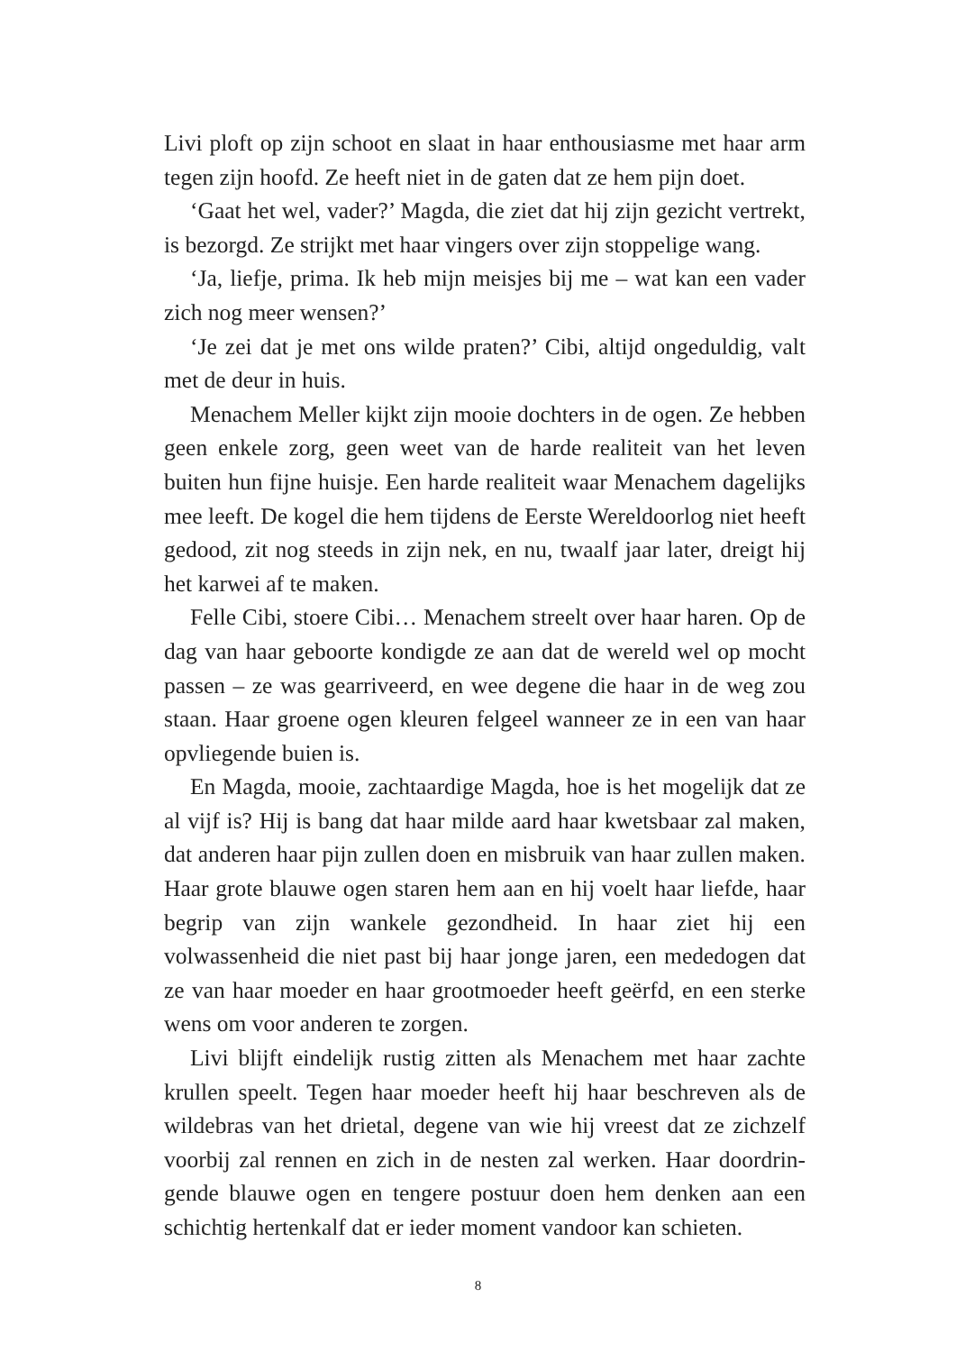Livi ploft op zijn schoot en slaat in haar enthousiasme met haar arm tegen zijn hoofd. Ze heeft niet in de gaten dat ze hem pijn doet.
‘Gaat het wel, vader?’ Magda, die ziet dat hij zijn gezicht vertrekt, is bezorgd. Ze strijkt met haar vingers over zijn stoppelige wang.
‘Ja, liefje, prima. Ik heb mijn meisjes bij me – wat kan een vader zich nog meer wensen?’
‘Je zei dat je met ons wilde praten?’ Cibi, altijd ongeduldig, valt met de deur in huis.
Menachem Meller kijkt zijn mooie dochters in de ogen. Ze heb­ben geen enkele zorg, geen weet van de harde realiteit van het leven buiten hun fijne huisje. Een harde realiteit waar Menachem dage­lijks mee leeft. De kogel die hem tijdens de Eerste Wereldoorlog niet heeft gedood, zit nog steeds in zijn nek, en nu, twaalf jaar later, dreigt hij het karwei af te maken.
Felle Cibi, stoere Cibi… Menachem streelt over haar haren. Op de dag van haar geboorte kondigde ze aan dat de wereld wel op mocht passen – ze was gearriveerd, en wee degene die haar in de weg zou staan. Haar groene ogen kleuren felgeel wanneer ze in een van haar opvliegende buien is.
En Magda, mooie, zachtaardige Magda, hoe is het mogelijk dat ze al vijf is? Hij is bang dat haar milde aard haar kwetsbaar zal ma­ken, dat anderen haar pijn zullen doen en misbruik van haar zullen maken. Haar grote blauwe ogen staren hem aan en hij voelt haar liefde, haar begrip van zijn wankele gezondheid. In haar ziet hij een volwassenheid die niet past bij haar jonge jaren, een mededogen dat ze van haar moeder en haar grootmoeder heeft geërfd, en een sterke wens om voor anderen te zorgen.
Livi blijft eindelijk rustig zitten als Menachem met haar zachte krullen speelt. Tegen haar moeder heeft hij haar beschreven als de wildebras van het drietal, degene van wie hij vreest dat ze zichzelf voorbij zal rennen en zich in de nesten zal werken. Haar doordrin­gende blauwe ogen en tengere postuur doen hem denken aan een schichtig hertenkalf dat er ieder moment vandoor kan schieten.
8